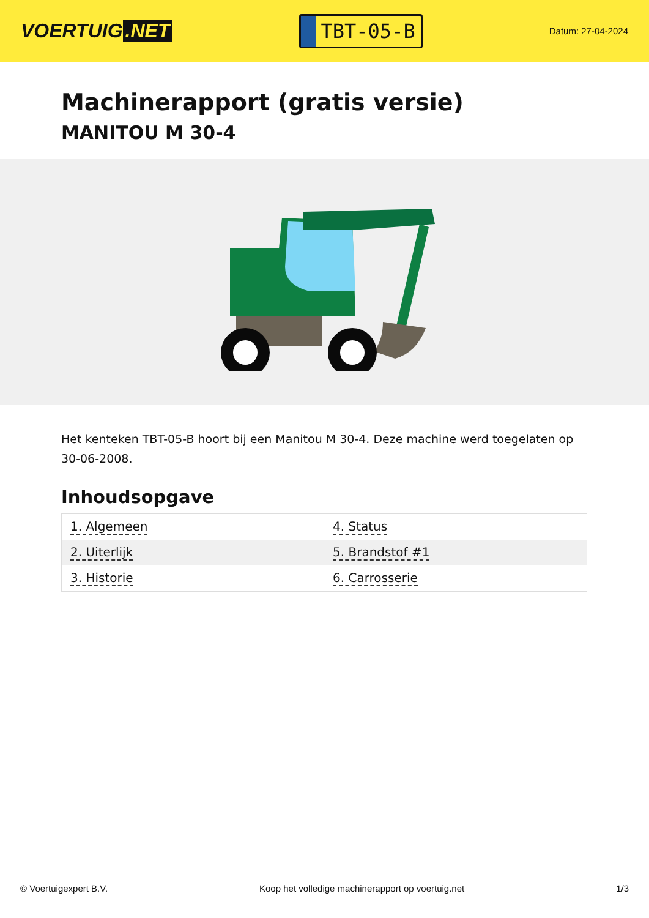VOERTUIG.NET
TBT-05-B
Datum: 27-04-2024
Machinerapport (gratis versie)
MANITOU M 30-4
Het kenteken TBT-05-B hoort bij een Manitou M 30-4. Deze machine werd toegelaten op 30-06-2008.
Inhoudsopgave
| 1. Algemeen | 4. Status |
| 2. Uiterlijk | 5. Brandstof #1 |
| 3. Historie | 6. Carrosserie |
© Voertuigexpert B.V. Koop het volledige machinerapport op voertuig.net 1/3